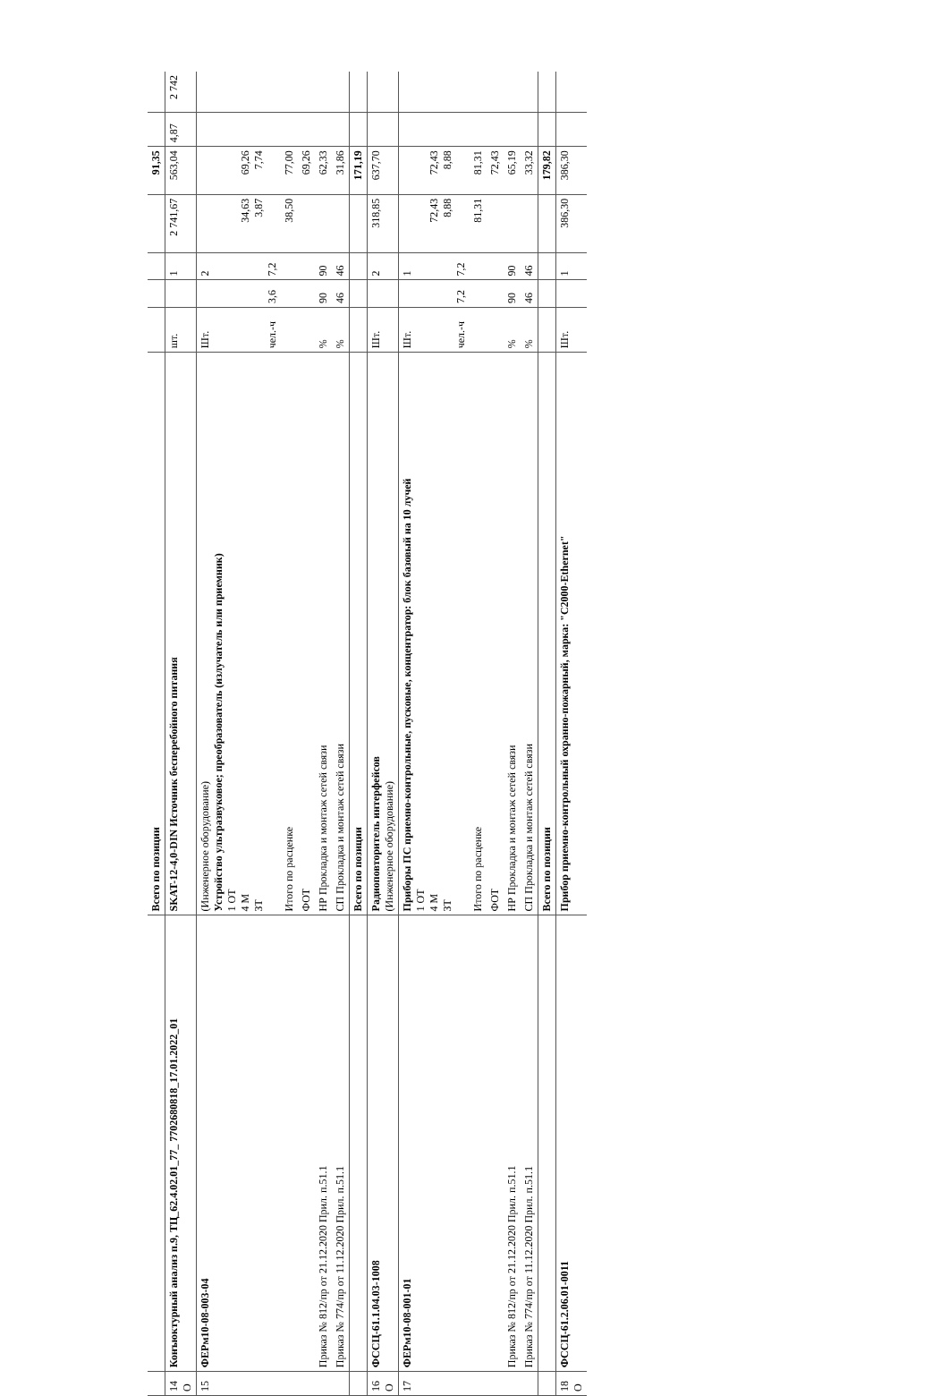| | | Всего по позиции | | | | | 91,35 | | |
| 14 О | Конъюктурный анализ п.9, ТЦ_62.4.02.01_77_ 7702680818_17.01.2022_01 | SKAT-12-4,0-DIN Источник бесперебойного питания | шт. | | 1 | 2 741,67 | 563,04 | 4,87 | 2 742 |
| 15 | ФЕРм10-08-003-04 | (Инженерное оборудование) Устройство ультразвуковое; преобразователь (излучатель или приемник) 1 ОТ 4 М ЗТ | Шт. чел.-ч | 3,6 | 2 7,2 | 34,63 3,87 | 69,26 7,74 | | |
| | | Итого по расценке | | | | 38,50 | 77,00 | | |
| | | ФОТ | | | | | 69,26 | | |
| | Приказ № 812/пр от 21.12.2020 Прил. п.51.1 | НР Прокладка и монтаж сетей связи | % | 90 | 90 | | 62,33 | | |
| | Приказ № 774/пр от 11.12.2020 Прил. п.51.1 | СП Прокладка и монтаж сетей связи | % | 46 | 46 | | 31,86 | | |
| | | Всего по позиции | | | | | 171,19 | | |
| 16 О | ФССЦ-61.1.04.03-1008 | Радиоповторитель интерфейсов (Инженерное оборудование) | Шт. | | 2 | 318,85 | 637,70 | | |
| 17 | ФЕРм10-08-001-01 | Приборы ПС приемно-контрольные, пусковые, концентратор: блок базовый на 10 лучей 1 ОТ 4 М ЗТ | Шт. чел.-ч | 7,2 | 1 7,2 | 72,43 8,88 | 72,43 8,88 | | |
| | | Итого по расценке | | | | 81,31 | 81,31 | | |
| | | ФОТ | | | | | 72,43 | | |
| | Приказ № 812/пр от 21.12.2020 Прил. п.51.1 | НР Прокладка и монтаж сетей связи | % | 90 | 90 | | 65,19 | | |
| | Приказ № 774/пр от 11.12.2020 Прил. п.51.1 | СП Прокладка и монтаж сетей связи | % | 46 | 46 | | 33,32 | | |
| | | Всего по позиции | | | | | 179,82 | | |
| 18 О | ФССЦ-61.2.06.01-0011 | Прибор приемно-контрольный охранно-пожарный, марка: "С2000-Ethernet" | Шт. | | 1 | 386,30 | 386,30 | | |